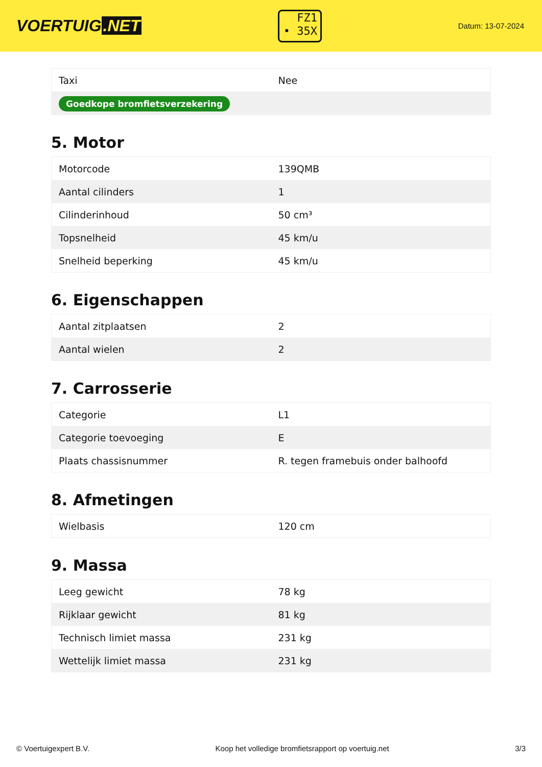VOERTUIG.NET
FZ1
• 35X
Datum: 13-07-2024
| Taxi | Nee |
| Goedkope bromfietsverzekering | |
5. Motor
| Motorcode | 139QMB |
| Aantal cilinders | 1 |
| Cilinderinhoud | 50 cm³ |
| Topsnelheid | 45 km/u |
| Snelheid beperking | 45 km/u |
6. Eigenschappen
| Aantal zitplaatsen | 2 |
| Aantal wielen | 2 |
7. Carrosserie
| Categorie | L1 |
| Categorie toevoeging | E |
| Plaats chassisnummer | R. tegen framebuis onder balhoofd |
8. Afmetingen
| Wielbasis | 120 cm |
9. Massa
| Leeg gewicht | 78 kg |
| Rijklaar gewicht | 81 kg |
| Technisch limiet massa | 231 kg |
| Wettelijk limiet massa | 231 kg |
© Voertuigexpert B.V. Koop het volledige bromfietsrapport op voertuig.net 3/3